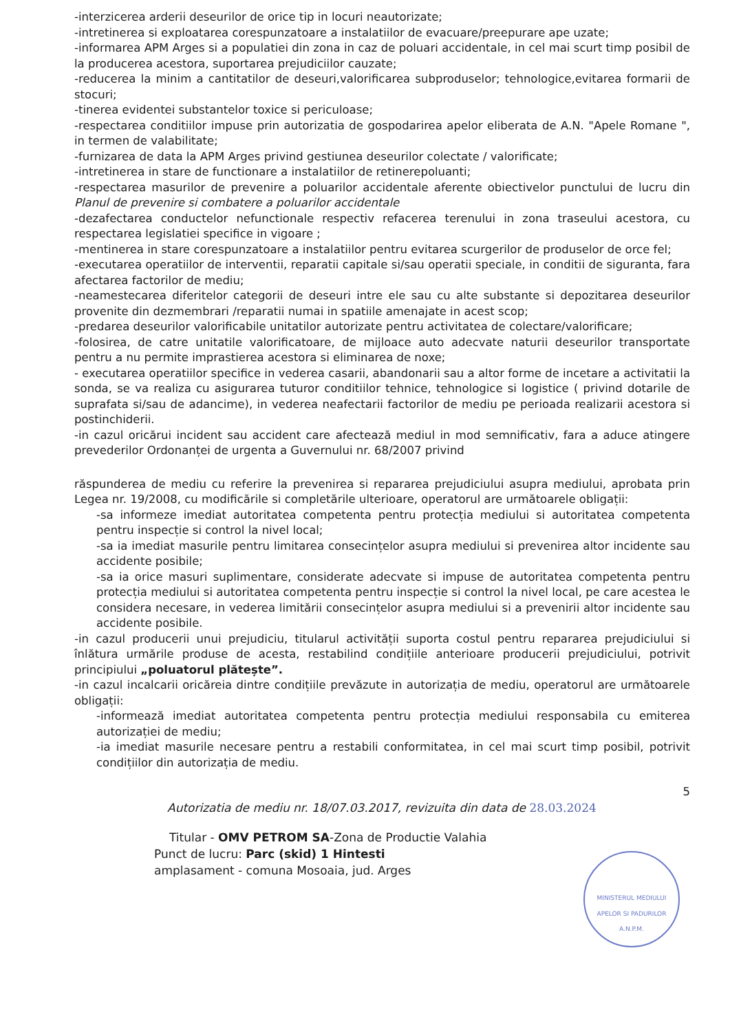-interzicerea arderii deseurilor de orice tip in locuri neautorizate;
-intretinerea si exploatarea corespunzatoare a instalatiilor de evacuare/preepurare ape uzate;
-informarea APM Arges si a populatiei din zona in caz de poluari accidentale, in cel mai scurt timp posibil de la producerea acestora, suportarea prejudiciilor cauzate;
-reducerea la minim a cantitatilor de deseuri,valorificarea subproduselor; tehnologice,evitarea formarii de stocuri;
-tinerea evidentei substantelor toxice si periculoase;
-respectarea conditiilor impuse prin autorizatia de gospodarirea apelor eliberata de A.N. "Apele Romane ", in termen de valabilitate;
-furnizarea de data la APM Arges privind gestiunea deseurilor colectate / valorificate;
-intretinerea in stare de functionare a instalatiilor de retinerepoluanti;
-respectarea masurilor de prevenire a poluarilor accidentale aferente obiectivelor punctului de lucru din Planul de prevenire si combatere a poluarilor accidentale
-dezafectarea conductelor nefunctionale respectiv refacerea terenului in zona traseului acestora, cu respectarea legislatiei specifice in vigoare ;
-mentinerea in stare corespunzatoare a instalatiilor pentru evitarea scurgerilor de produselor de orce fel;
-executarea operatiilor de interventii, reparatii capitale si/sau operatii speciale, in conditii de siguranta, fara afectarea factorilor de mediu;
-neamestecarea diferitelor categorii de deseuri intre ele sau cu alte substante si depozitarea deseurilor provenite din dezmembrari /reparatii numai in spatiile amenajate in acest scop;
-predarea deseurilor valorificabile unitatilor autorizate pentru activitatea de colectare/valorificare;
-folosirea, de catre unitatile valorificatoare, de mijloace auto adecvate naturii deseurilor transportate pentru a nu permite imprastierea acestora si eliminarea de noxe;
- executarea operatiilor specifice in vederea casarii, abandonarii sau a altor forme de incetare a activitatii la sonda, se va realiza cu asigurarea tuturor conditiilor tehnice, tehnologice si logistice ( privind dotarile de suprafata si/sau de adancime), in vederea neafectarii factorilor de mediu pe perioada realizarii acestora si postinchiderii.
-in cazul oricărui incident sau accident care afectează mediul in mod semnificativ, fara a aduce atingere prevederilor Ordonanței de urgenta a Guvernului nr. 68/2007 privind
răspunderea de mediu cu referire la prevenirea si repararea prejudiciului asupra mediului, aprobata prin Legea nr. 19/2008, cu modificările si completările ulterioare, operatorul are următoarele obligații:
-sa informeze imediat autoritatea competenta pentru protecția mediului si autoritatea competenta pentru inspecție si control la nivel local;
-sa ia imediat masurile pentru limitarea consecințelor asupra mediului si prevenirea altor incidente sau accidente posibile;
-sa ia orice masuri suplimentare, considerate adecvate si impuse de autoritatea competenta pentru protecția mediului si autoritatea competenta pentru inspecție si control la nivel local, pe care acestea le considera necesare, in vederea limitării consecințelor asupra mediului si a prevenirii altor incidente sau accidente posibile.
-in cazul producerii unui prejudiciu, titularul activității suporta costul pentru repararea prejudiciului si înlătura urmările produse de acesta, restabilind condițiile anterioare producerii prejudiciului, potrivit principiului „poluatorul plătește”.
-in cazul incalcarii oricăreia dintre condițiile prevăzute in autorizația de mediu, operatorul are următoarele obligații:
-informează imediat autoritatea competenta pentru protecția mediului responsabila cu emiterea autorizației de mediu;
-ia imediat masurile necesare pentru a restabili conformitatea, in cel mai scurt timp posibil, potrivit condițiilor din autorizația de mediu.
5
Autorizatia de mediu nr. 18/07.03.2017, revizuita din data de 28.03.2024
Titular - OMV PETROM SA-Zona de Productie Valahia
Punct de lucru: Parc (skid) 1 Hintesti
amplasament - comuna Mosoaia, jud. Arges
MINISTERUL MEDIULUI APELOR SI PADURILOR
A.N.P.M.